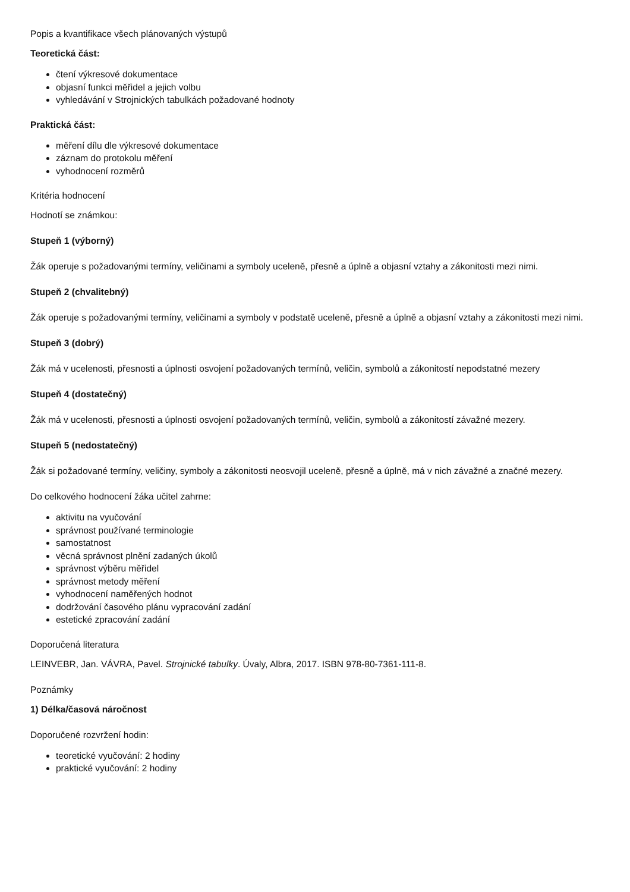Popis a kvantifikace všech plánovaných výstupů
Teoretická část:
čtení výkresové dokumentace
objasní funkci měřidel a jejich volbu
vyhledávání v Strojnických tabulkách požadované hodnoty
Praktická část:
měření dílu dle výkresové dokumentace
záznam do protokolu měření
vyhodnocení rozměrů
Kritéria hodnocení
Hodnotí se známkou:
Stupeň 1 (výborný)
Žák operuje s požadovanými termíny, veličinami a symboly uceleně, přesně a úplně a objasní vztahy a zákonitosti mezi nimi.
Stupeň 2 (chvalitebný)
Žák operuje s požadovanými termíny, veličinami a symboly v podstatě uceleně, přesně a úplně a objasní vztahy a zákonitosti mezi nimi.
Stupeň 3 (dobrý)
Žák má v ucelenosti, přesnosti a úplnosti osvojení požadovaných termínů, veličin, symbolů a zákonitostí nepodstatné mezery
Stupeň 4 (dostatečný)
Žák má v ucelenosti, přesnosti a úplnosti osvojení požadovaných termínů, veličin, symbolů a zákonitostí závažné mezery.
Stupeň 5 (nedostatečný)
Žák si požadované termíny, veličiny, symboly a zákonitosti neosvojil uceleně, přesně a úplně, má v nich závažné a značné mezery.
Do celkového hodnocení žáka učitel zahrne:
aktivitu na vyučování
správnost používané terminologie
samostatnost
věcná správnost plnění zadaných úkolů
správnost výběru měřidel
správnost metody měření
vyhodnocení naměřených hodnot
dodržování časového plánu vypracování zadání
estetické zpracování zadání
Doporučená literatura
LEINVEBR, Jan. VÁVRA, Pavel. Strojnické tabulky. Úvaly, Albra, 2017. ISBN 978-80-7361-111-8.
Poznámky
1) Délka/časová náročnost
Doporučené rozvržení hodin:
teoretické vyučování: 2 hodiny
praktické vyučování: 2 hodiny